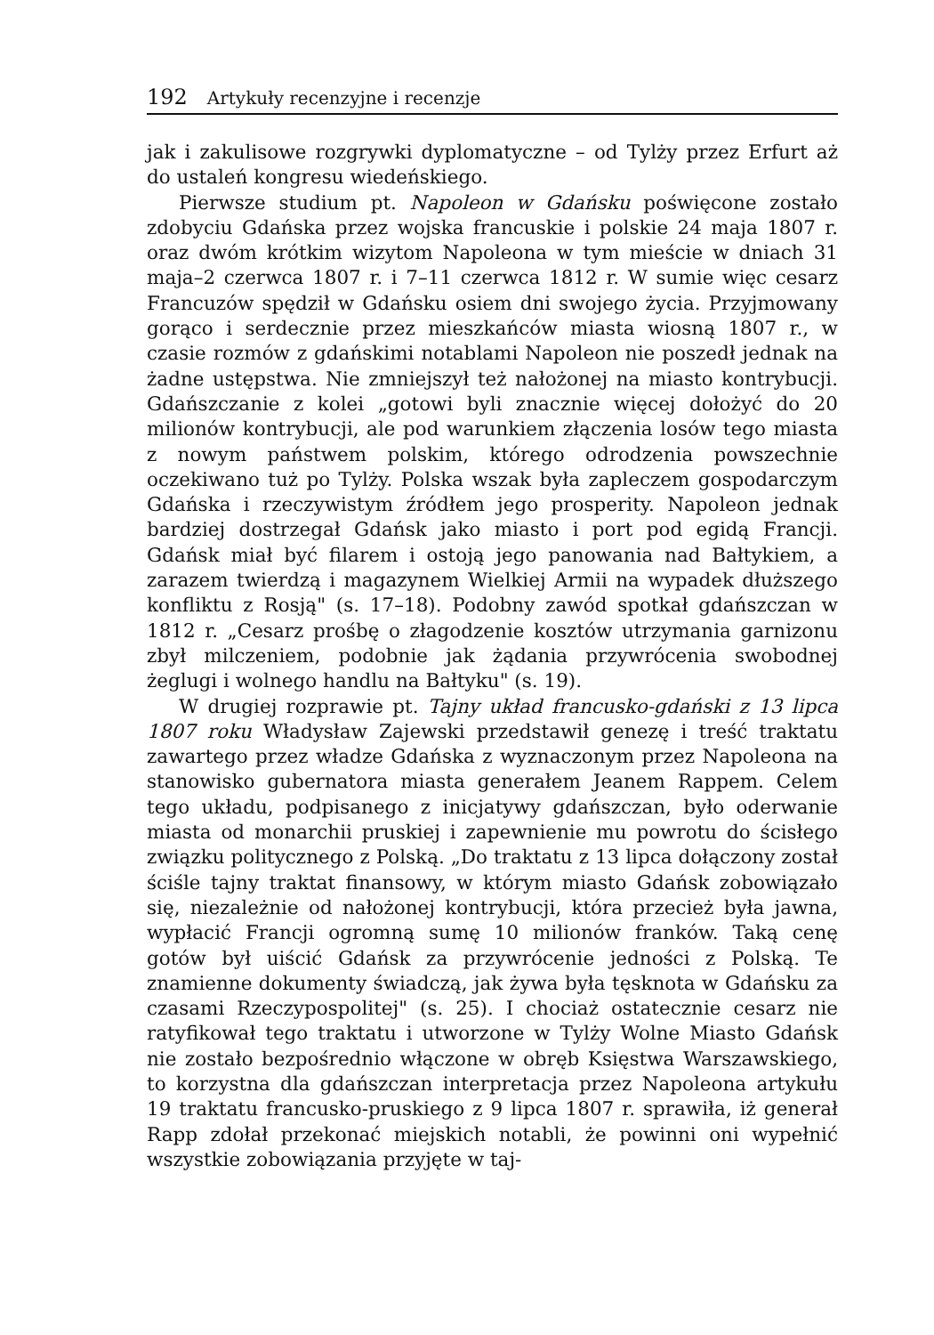192 Artykuły recenzyjne i recenzje
jak i zakulisowe rozgrywki dyplomatyczne – od Tylży przez Erfurt aż do ustaleń kongresu wiedeńskiego.
Pierwsze studium pt. Napoleon w Gdańsku poświęcone zostało zdobyciu Gdańska przez wojska francuskie i polskie 24 maja 1807 r. oraz dwóm krótkim wizytom Napoleona w tym mieście w dniach 31 maja–2 czerwca 1807 r. i 7–11 czerwca 1812 r. W sumie więc cesarz Francuzów spędził w Gdańsku osiem dni swojego życia. Przyjmowany gorąco i serdecznie przez mieszkańców miasta wiosną 1807 r., w czasie rozmów z gdańskimi notablami Napoleon nie poszedł jednak na żadne ustępstwa. Nie zmniejszył też nałożonej na miasto kontrybucji. Gdańszczanie z kolei „gotowi byli znacznie więcej dołożyć do 20 milionów kontrybucji, ale pod warunkiem złączenia losów tego miasta z nowym państwem polskim, którego odrodzenia powszechnie oczekiwano tuż po Tylży. Polska wszak była zapleczem gospodarczym Gdańska i rzeczywistym źródłem jego prosperity. Napoleon jednak bardziej dostrzegał Gdańsk jako miasto i port pod egidą Francji. Gdańsk miał być filarem i ostoją jego panowania nad Bałtykiem, a zarazem twierdzą i magazynem Wielkiej Armii na wypadek dłuższego konfliktu z Rosją" (s. 17–18). Podobny zawód spotkał gdańszczan w 1812 r. „Cesarz prośbę o złagodzenie kosztów utrzymania garnizonu zbył milczeniem, podobnie jak żądania przywrócenia swobodnej żeglugi i wolnego handlu na Bałtyku" (s. 19).
W drugiej rozprawie pt. Tajny układ francusko-gdański z 13 lipca 1807 roku Władysław Zajewski przedstawił genezę i treść traktatu zawartego przez władze Gdańska z wyznaczonym przez Napoleona na stanowisko gubernatora miasta generałem Jeanem Rappem. Celem tego układu, podpisanego z inicjatywy gdańszczan, było oderwanie miasta od monarchii pruskiej i zapewnienie mu powrotu do ścisłego związku politycznego z Polską. „Do traktatu z 13 lipca dołączony został ściśle tajny traktat finansowy, w którym miasto Gdańsk zobowiązało się, niezależnie od nałożonej kontrybucji, która przecież była jawna, wypłacić Francji ogromną sumę 10 milionów franków. Taką cenę gotów był uiścić Gdańsk za przywrócenie jedności z Polską. Te znamienne dokumenty świadczą, jak żywa była tęsknota w Gdańsku za czasami Rzeczypospolitej" (s. 25). I chociaż ostatecznie cesarz nie ratyfikował tego traktatu i utworzone w Tylży Wolne Miasto Gdańsk nie zostało bezpośrednio włączone w obręb Księstwa Warszawskiego, to korzystna dla gdańszczan interpretacja przez Napoleona artykułu 19 traktatu francusko-pruskiego z 9 lipca 1807 r. sprawiła, iż generał Rapp zdołał przekonać miejskich notabli, że powinni oni wypełnić wszystkie zobowiązania przyjęte w taj-